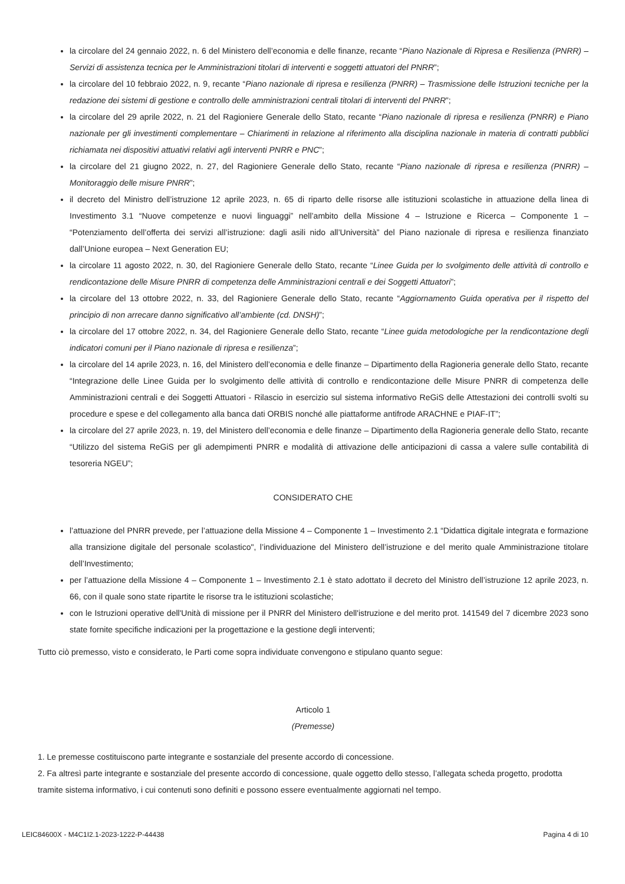la circolare del 24 gennaio 2022, n. 6 del Ministero dell’economia e delle finanze, recante “Piano Nazionale di Ripresa e Resilienza (PNRR) – Servizi di assistenza tecnica per le Amministrazioni titolari di interventi e soggetti attuatori del PNRR”;
la circolare del 10 febbraio 2022, n. 9, recante “Piano nazionale di ripresa e resilienza (PNRR) – Trasmissione delle Istruzioni tecniche per la redazione dei sistemi di gestione e controllo delle amministrazioni centrali titolari di interventi del PNRR”;
la circolare del 29 aprile 2022, n. 21 del Ragioniere Generale dello Stato, recante “Piano nazionale di ripresa e resilienza (PNRR) e Piano nazionale per gli investimenti complementare – Chiarimenti in relazione al riferimento alla disciplina nazionale in materia di contratti pubblici richiamata nei dispositivi attuativi relativi agli interventi PNRR e PNC”;
la circolare del 21 giugno 2022, n. 27, del Ragioniere Generale dello Stato, recante “Piano nazionale di ripresa e resilienza (PNRR) – Monitoraggio delle misure PNRR”;
il decreto del Ministro dell’istruzione 12 aprile 2023, n. 65 di riparto delle risorse alle istituzioni scolastiche in attuazione della linea di Investimento 3.1 “Nuove competenze e nuovi linguaggi” nell’ambito della Missione 4 – Istruzione e Ricerca – Componente 1 – “Potenziamento dell’offerta dei servizi all’istruzione: dagli asili nido all’Università” del Piano nazionale di ripresa e resilienza finanziato dall’Unione europea – Next Generation EU;
la circolare 11 agosto 2022, n. 30, del Ragioniere Generale dello Stato, recante “Linee Guida per lo svolgimento delle attività di controllo e rendicontazione delle Misure PNRR di competenza delle Amministrazioni centrali e dei Soggetti Attuatori”;
la circolare del 13 ottobre 2022, n. 33, del Ragioniere Generale dello Stato, recante “Aggiornamento Guida operativa per il rispetto del principio di non arrecare danno significativo all’ambiente (cd. DNSH)”;
la circolare del 17 ottobre 2022, n. 34, del Ragioniere Generale dello Stato, recante “Linee guida metodologiche per la rendicontazione degli indicatori comuni per il Piano nazionale di ripresa e resilienza”;
la circolare del 14 aprile 2023, n. 16, del Ministero dell’economia e delle finanze – Dipartimento della Ragioneria generale dello Stato, recante “Integrazione delle Linee Guida per lo svolgimento delle attività di controllo e rendicontazione delle Misure PNRR di competenza delle Amministrazioni centrali e dei Soggetti Attuatori - Rilascio in esercizio sul sistema informativo ReGiS delle Attestazioni dei controlli svolti su procedure e spese e del collegamento alla banca dati ORBIS nonché alle piattaforme antifrode ARACHNE e PIAF-IT”;
la circolare del 27 aprile 2023, n. 19, del Ministero dell’economia e delle finanze – Dipartimento della Ragioneria generale dello Stato, recante “Utilizzo del sistema ReGiS per gli adempimenti PNRR e modalità di attivazione delle anticipazioni di cassa a valere sulle contabilità di tesoreria NGEU”;
CONSIDERATO CHE
l’attuazione del PNRR prevede, per l’attuazione della Missione 4 – Componente 1 – Investimento 2.1 “Didattica digitale integrata e formazione alla transizione digitale del personale scolastico", l’individuazione del Ministero dell’istruzione e del merito quale Amministrazione titolare dell’Investimento;
per l’attuazione della Missione 4 – Componente 1 – Investimento 2.1 è stato adottato il decreto del Ministro dell’istruzione 12 aprile 2023, n. 66, con il quale sono state ripartite le risorse tra le istituzioni scolastiche;
con le Istruzioni operative dell'Unità di missione per il PNRR del Ministero dell'istruzione e del merito prot. 141549 del 7 dicembre 2023 sono state fornite specifiche indicazioni per la progettazione e la gestione degli interventi;
Tutto ciò premesso, visto e considerato, le Parti come sopra individuate convengono e stipulano quanto segue:
Articolo 1
(Premesse)
1. Le premesse costituiscono parte integrante e sostanziale del presente accordo di concessione.
2. Fa altresì parte integrante e sostanziale del presente accordo di concessione, quale oggetto dello stesso, l’allegata scheda progetto, prodotta tramite sistema informativo, i cui contenuti sono definiti e possono essere eventualmente aggiornati nel tempo.
LEIC84600X - M4C1I2.1-2023-1222-P-44438 Pagina 4 di 10